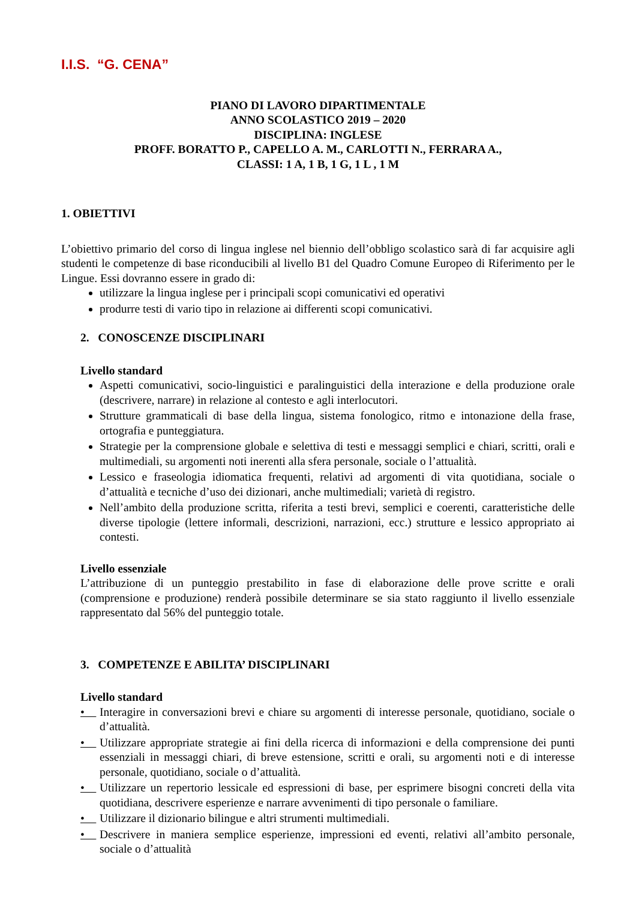I.I.S. “G. CENA”
PIANO DI LAVORO DIPARTIMENTALE
ANNO SCOLASTICO 2019 – 2020
DISCIPLINA: INGLESE
PROFF. BORATTO P., CAPELLO A. M., CARLOTTI N., FERRARA A.,
CLASSI: 1 A, 1 B, 1 G, 1 L , 1 M
1. OBIETTIVI
L’obiettivo primario del corso di lingua inglese nel biennio dell’obbligo scolastico sarà di far acquisire agli studenti le competenze di base riconducibili al livello B1 del Quadro Comune Europeo di Riferimento per le Lingue. Essi dovranno essere in grado di:
utilizzare la lingua inglese per i principali scopi comunicativi ed operativi
produrre testi di vario tipo in relazione ai differenti scopi comunicativi.
2. CONOSCENZE DISCIPLINARI
Livello standard
Aspetti comunicativi, socio-linguistici e paralinguistici della interazione e della produzione orale (descrivere, narrare) in relazione al contesto e agli interlocutori.
Strutture grammaticali di base della lingua, sistema fonologico, ritmo e intonazione della frase, ortografia e punteggiatura.
Strategie per la comprensione globale e selettiva di testi e messaggi semplici e chiari, scritti, orali e multimediali, su argomenti noti inerenti alla sfera personale, sociale o l’attualità.
Lessico e fraseologia idiomatica frequenti, relativi ad argomenti di vita quotidiana, sociale o d’attualità e tecniche d’uso dei dizionari, anche multimediali; varietà di registro.
Nell’ambito della produzione scritta, riferita a testi brevi, semplici e coerenti, caratteristiche delle diverse tipologie (lettere informali, descrizioni, narrazioni, ecc.) strutture e lessico appropriato ai contesti.
Livello essenziale
L’attribuzione di un punteggio prestabilito in fase di elaborazione delle prove scritte e orali (comprensione e produzione) renderà possibile determinare se sia stato raggiunto il livello essenziale rappresentato dal 56% del punteggio totale.
3. COMPETENZE E ABILITA’ DISCIPLINARI
Livello standard
• Interagire in conversazioni brevi e chiare su argomenti di interesse personale, quotidiano, sociale o d’attualità.
• Utilizzare appropriate strategie ai fini della ricerca di informazioni e della comprensione dei punti essenziali in messaggi chiari, di breve estensione, scritti e orali, su argomenti noti e di interesse personale, quotidiano, sociale o d’attualità.
• Utilizzare un repertorio lessicale ed espressioni di base, per esprimere bisogni concreti della vita quotidiana, descrivere esperienze e narrare avvenimenti di tipo personale o familiare.
• Utilizzare il dizionario bilingue e altri strumenti multimediali.
• Descrivere in maniera semplice esperienze, impressioni ed eventi, relativi all’ambito personale, sociale o d’attualità